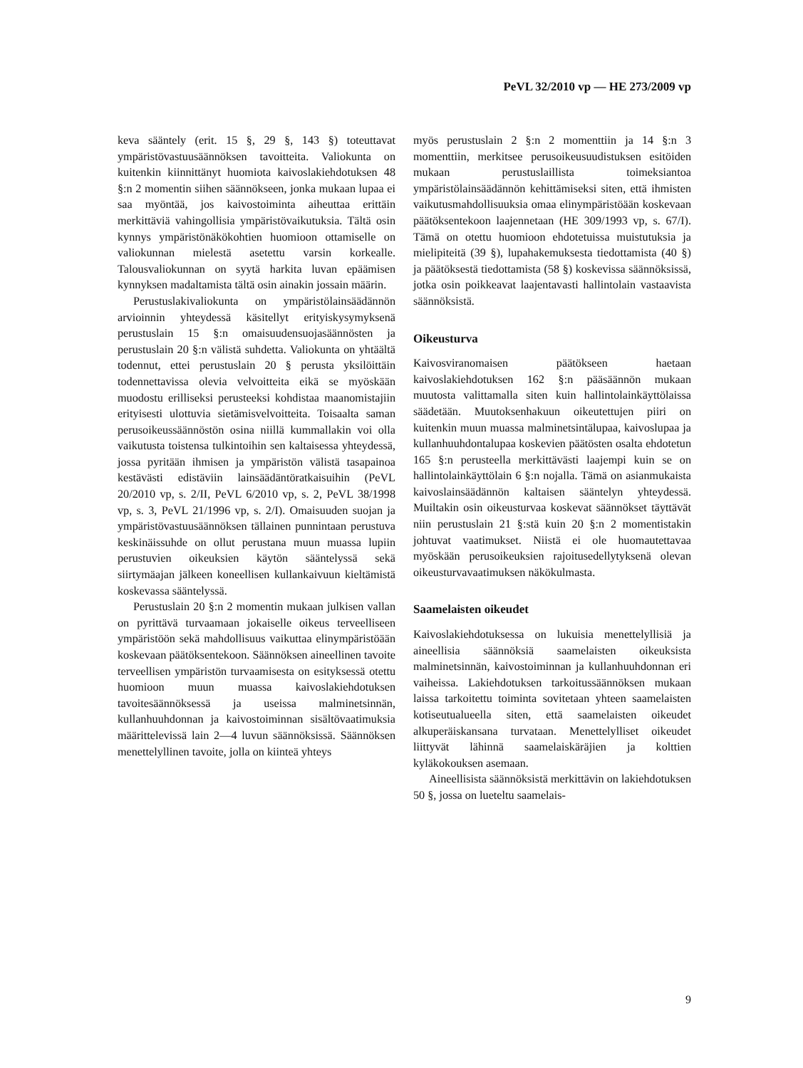PeVL 32/2010 vp — HE 273/2009 vp
keva sääntely (erit. 15 §, 29 §, 143 §) toteuttavat ympäristövastuusäännöksen tavoitteita. Valiokunta on kuitenkin kiinnittänyt huomiota kaivoslakiehdotuksen 48 §:n 2 momentin siihen säännökseen, jonka mukaan lupaa ei saa myöntää, jos kaivostoiminta aiheuttaa erittäin merkittäviä vahingollisia ympäristövaikutuksia. Tältä osin kynnys ympäristönäkökohtien huomioon ottamiselle on valiokunnan mielestä asetettu varsin korkealle. Talousvaliokunnan on syytä harkita luvan epäämisen kynnyksen madaltamista tältä osin ainakin jossain määrin.
Perustuslakivaliokunta on ympäristölainsäädännön arvioinnin yhteydessä käsitellyt erityiskysymyksenä perustuslain 15 §:n omaisuudensuojasäännösten ja perustuslain 20 §:n välistä suhdetta. Valiokunta on yhtäältä todennut, ettei perustuslain 20 § perusta yksilöittäin todennettavissa olevia velvoitteita eikä se myöskään muodostu erilliseksi perusteeksi kohdistaa maanomistajiin erityisesti ulottuvia sietämisvelvoitteita. Toisaalta saman perusoikeussäännöstön osina niillä kummallakin voi olla vaikutusta toistensa tulkintoihin sen kaltaisessa yhteydessä, jossa pyritään ihmisen ja ympäristön välistä tasapainoa kestävästi edistäviin lainsäädäntöratkaisuihin (PeVL 20/2010 vp, s. 2/II, PeVL 6/2010 vp, s. 2, PeVL 38/1998 vp, s. 3, PeVL 21/1996 vp, s. 2/I). Omaisuuden suojan ja ympäristövastuusäännöksen tällainen punnintaan perustuva keskinäissuhde on ollut perustana muun muassa lupiin perustuvien oikeuksien käytön sääntelyssä sekä siirtymäajan jälkeen koneellisen kullankaivuun kieltämistä koskevassa sääntelyssä.
Perustuslain 20 §:n 2 momentin mukaan julkisen vallan on pyrittävä turvaamaan jokaiselle oikeus terveelliseen ympäristöön sekä mahdollisuus vaikuttaa elinympäristöään koskevaan päätöksentekoon. Säännöksen aineellinen tavoite terveellisen ympäristön turvaamisesta on esityksessä otettu huomioon muun muassa kaivoslakiehdotuksen tavoitesäännöksessä ja useissa malminetsinnän, kullanhuuhdonnan ja kaivostoiminnan sisältövaatimuksia määrittelevissä lain 2—4 luvun säännöksissä. Säännöksen menettelyllinen tavoite, jolla on kiinteä yhteys
myös perustuslain 2 §:n 2 momenttiin ja 14 §:n 3 momenttiin, merkitsee perusoikeusuudistuksen esitöiden mukaan perustuslaillista toimeksiantoa ympäristölainsäädännön kehittämiseksi siten, että ihmisten vaikutusmahdollisuuksia omaa elinympäristöään koskevaan päätöksentekoon laajennetaan (HE 309/1993 vp, s. 67/I). Tämä on otettu huomioon ehdotetuissa muistutuksia ja mielipiteitä (39 §), lupahakemuksesta tiedottamista (40 §) ja päätöksestä tiedottamista (58 §) koskevissa säännöksissä, jotka osin poikkeavat laajentavasti hallintolain vastaavista säännöksistä.
Oikeusturva
Kaivosviranomaisen päätökseen haetaan kaivoslakiehdotuksen 162 §:n pääsäännön mukaan muutosta valittamalla siten kuin hallintolainkäyttölaissa säädetään. Muutoksenhakuun oikeutettujen piiri on kuitenkin muun muassa malminetsintälupaa, kaivoslupaa ja kullanhuuhdontalupaa koskevien päätösten osalta ehdotetun 165 §:n perusteella merkittävästi laajempi kuin se on hallintolainkäyttölain 6 §:n nojalla. Tämä on asianmukaista kaivoslainsäädännön kaltaisen sääntelyn yhteydessä. Muiltakin osin oikeusturvaa koskevat säännökset täyttävät niin perustuslain 21 §:stä kuin 20 §:n 2 momentistakin johtuvat vaatimukset. Niistä ei ole huomautettavaa myöskään perusoikeuksien rajoitusedellytyksenä olevan oikeusturvavaatimuksen näkökulmasta.
Saamelaisten oikeudet
Kaivoslakiehdotuksessa on lukuisia menettelyllisiä ja aineellisia säännöksiä saamelaisten oikeuksista malminetsinnän, kaivostoiminnan ja kullanhuuhdonnan eri vaiheissa. Lakiehdotuksen tarkoitussäännöksen mukaan laissa tarkoitettu toiminta sovitetaan yhteen saamelaisten kotiseutualueella siten, että saamelaisten oikeudet alkuperäiskansana turvataan. Menettelylliset oikeudet liittyvät lähinnä saamelaiskäräjien ja kolttien kyläkokouksen asemaan.
Aineellisista säännöksistä merkittävin on lakiehdotuksen 50 §, jossa on lueteltu saamelais-
9